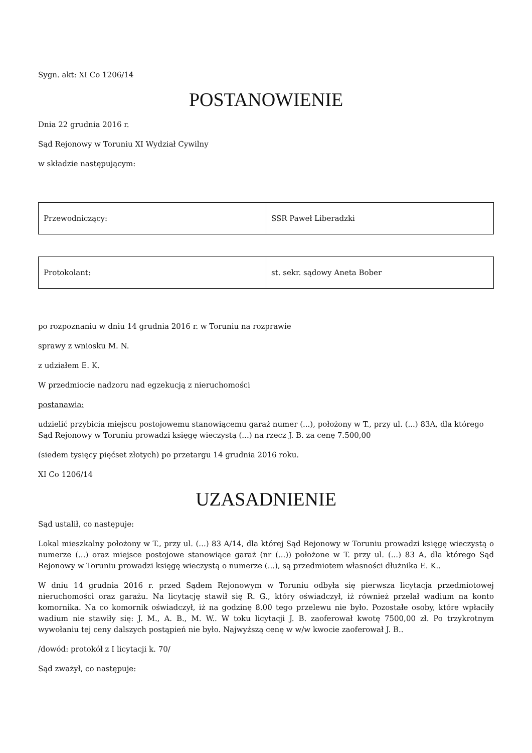Sygn. akt: XI Co 1206/14
POSTANOWIENIE
Dnia 22 grudnia 2016 r.
Sąd Rejonowy w Toruniu XI Wydział Cywilny
w składzie następującym:
| Przewodniczący: | SSR Paweł Liberadzki |
| Protokolant: | st. sekr. sądowy Aneta Bober |
po rozpoznaniu w dniu 14 grudnia 2016 r. w Toruniu na rozprawie
sprawy z wniosku M. N.
z udziałem E. K.
W przedmiocie nadzoru nad egzekucją z nieruchomości
postanawia:
udzielić przybicia miejscu postojowemu stanowiącemu garaż numer (...), położony w T., przy ul. (...) 83A, dla którego Sąd Rejonowy w Toruniu prowadzi księgę wieczystą (...) na rzecz J. B. za cenę 7.500,00
(siedem tysięcy pięćset złotych) po przetargu 14 grudnia 2016 roku.
XI Co 1206/14
UZASADNIENIE
Sąd ustalił, co następuje:
Lokal mieszkalny położony w T., przy ul. (...) 83 A/14, dla której Sąd Rejonowy w Toruniu prowadzi księgę wieczystą o numerze (...) oraz miejsce postojowe stanowiące garaż (nr (...)) położone w T. przy ul. (...) 83 A, dla którego Sąd Rejonowy w Toruniu prowadzi księgę wieczystą o numerze (...), są przedmiotem własności dłużnika E. K..
W dniu 14 grudnia 2016 r. przed Sądem Rejonowym w Toruniu odbyła się pierwsza licytacja przedmiotowej nieruchomości oraz garażu. Na licytację stawił się R. G., który oświadczył, iż również przelał wadium na konto komornika. Na co komornik oświadczył, iż na godzinę 8.00 tego przelewu nie było. Pozostałe osoby, które wpłaciły wadium nie stawiły się: J. M., A. B., M. W.. W toku licytacji J. B. zaoferował kwotę 7500,00 zł. Po trzykrotnym wywołaniu tej ceny dalszych postąpień nie było. Najwyższą cenę w w/w kwocie zaoferował J. B..
/dowód: protokół z I licytacji k. 70/
Sąd zważył, co następuje: